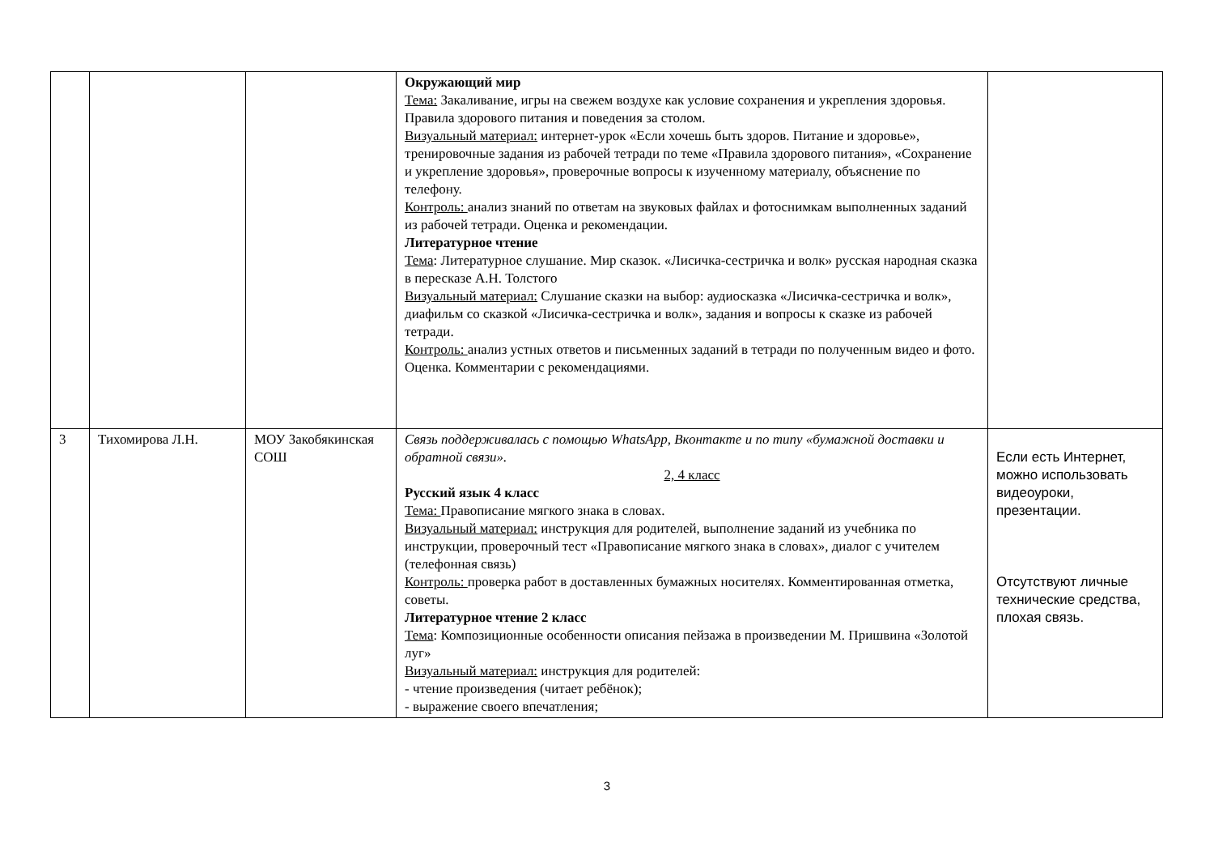| | | | Окружающий мир Тема: Закаливание, игры на свежем воздухе как условие сохранения и укрепления здоровья. Правила здорового питания и поведения за столом. Визуальный материал: интернет-урок «Если хочешь быть здоров. Питание и здоровье», тренировочные задания из рабочей тетради по теме «Правила здорового питания», «Сохранение и укрепление здоровья», проверочные вопросы к изученному материалу, объяснение по телефону. Контроль: анализ знаний по ответам на звуковых файлах и фотоснимкам выполненных заданий из рабочей тетради. Оценка и рекомендации. Литературное чтение Тема : Литературное слушание. Мир сказок. «Лисичка-сестричка и волк» русская народная сказка в пересказе А.Н. Толстого Визуальный материал: Слушание сказки на выбор: аудиосказка «Лисичка-сестричка и волк», диафильм со сказкой «Лисичка-сестричка и волк», задания и вопросы к сказке из рабочей тетради. Контроль: анализ устных ответов и письменных заданий в тетради по полученным видео и фото. Оценка. Комментарии с рекомендациями. | |
| 3 | Тихомирова Л.Н. | МОУ Закобякинская СОШ | Связь поддерживалась с помощью WhatsApp, Вконтакте и по типу «бумажной доставки и обратной связи». 2, 4 класс Русский язык 4 класс Тема: Правописание мягкого знака в словах. Визуальный материал: инструкция для родителей, выполнение заданий из учебника по инструкции, проверочный тест «Правописание мягкого знака в словах», диалог с учителем (телефонная связь) Контроль: проверка работ в доставленных бумажных носителях. Комментированная отметка, советы. Литературное чтение 2 класс Тема : Композиционные особенности описания пейзажа в произведении М. Пришвина «Золотой луг» Визуальный материал: инструкция для родителей: - чтение произведения (читает ребёнок); - выражение своего впечатления; | Если есть Интернет, можно использовать видеоуроки, презентации. Отсутствуют личные технические средства, плохая связь. |
3